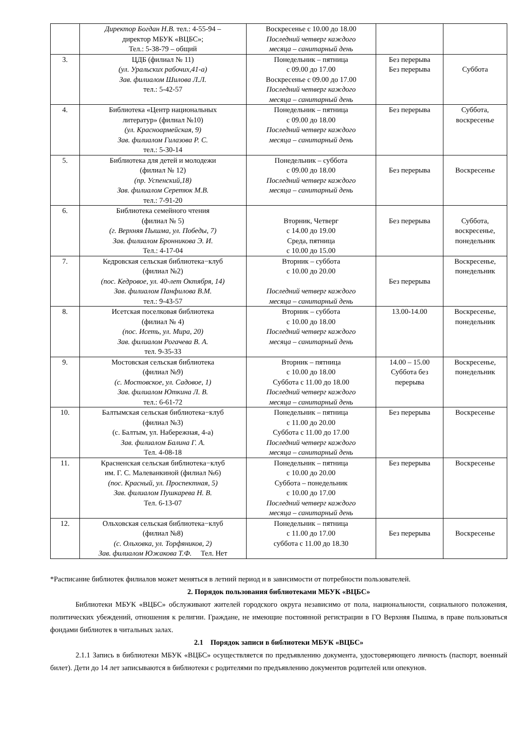| | Директор Богдан Н.В. тел.: 4-55-94 – директор МБУК «ВЦБС»; Тел.: 5-38-79 – общий | Воскресенье с 10.00 до 18.00 Последний четверг каждого месяца – санитарный день | | |
| 3. | ЦДБ (филиал № 11) (ул. Уральских рабочих,41-а) Зав. филиалом Шилова Л.Л. тел.: 5-42-57 | Понедельник – пятница с 09.00 до 17.00 Воскресенье с 09.00 до 17.00 Последний четверг каждого месяца – санитарный день | Без перерыва Без перерыва | Суббота |
| 4. | Библиотека «Центр национальных литератур» (филиал №10) (ул. Красноармейская, 9) Зав. филиалом Гилазова Р. С. тел.: 5-30-14 | Понедельник – пятница с 09.00 до 18.00 Последний четверг каждого месяца – санитарный день | Без перерыва | Суббота, воскресенье |
| 5. | Библиотека для детей и молодежи (филиал № 12) (пр. Успенский,18) Зав. филиалом Серетюк М.В. тел.: 7-91-20 | Понедельник – суббота с 09.00 до 18.00 Последний четверг каждого месяца – санитарный день | Без перерыва | Воскресенье |
| 6. | Библиотека семейного чтения (филиал № 5) (г. Верхняя Пышма, ул. Победы, 7) Зав. филиалом Бронникова Э. И. Тел.: 4-17-04 | Вторник, Четверг с 14.00 до 19.00 Среда, пятница с 10.00 до 15.00 | Без перерыва | Суббота, воскресенье, понедельник |
| 7. | Кедровская сельская библиотека−клуб (филиал №2) (пос. Кедровое, ул. 40-лет Октября, 14) Зав. филиалом Панфилова В.М. тел.: 9-43-57 | Вторник – суббота с 10.00 до 20.00 Последний четверг каждого месяца – санитарный день | Без перерыва | Воскресенье, понедельник |
| 8. | Исетская поселковая библиотека (филиал № 4) (пос. Исеть, ул. Мира, 20) Зав. филиалом Рогачева В. А. тел. 9-35-33 | Вторник – суббота с 10.00 до 18.00 Последний четверг каждого месяца – санитарный день | 13.00-14.00 | Воскресенье, понедельник |
| 9. | Мостовская сельская библиотека (филиал №9) (с. Мостовское, ул. Садовое, 1) Зав. филиалом Юткина Л. В. тел.: 6-61-72 | Вторник – пятница с 10.00 до 18.00 Суббота с 11.00 до 18.00 Последний четверг каждого месяца – санитарный день | 14.00 – 15.00 Суббота без перерыва | Воскресенье, понедельник |
| 10. | Балтымская сельская библиотека−клуб (филиал №3) (с. Балтым, ул. Набережная, 4-а) Зав. филиалом Балина Г. А. Тел. 4-08-18 | Понедельник – пятница с 11.00 до 20.00 Суббота с 11.00 до 17.00 Последний четверг каждого месяца – санитарный день | Без перерыва | Воскресенье |
| 11. | Красненская сельская библиотека−клуб им. Г. С. Малеванкиной (филиал №6) (пос. Красный, ул. Проспектная, 5) Зав. филиалом Пушкарева Н. В. Тел. 6-13-07 | Понедельник – пятница с 10.00 до 20.00 Суббота – понедельник с 10.00 до 17.00 Последний четверг каждого месяца – санитарный день | Без перерыва | Воскресенье |
| 12. | Ольховская сельская библиотека−клуб (филиал №8) (с. Ольховка, ул. Торфяников, 2) Зав. филиалом Южакова Т.Ф. Тел. Нет | Понедельник – пятница с 11.00 до 17.00 суббота с 11.00 до 18.30 | Без перерыва | Воскресенье |
*Расписание библиотек филиалов может меняться в летний период и в зависимости от потребности пользователей.
2. Порядок пользования библиотеками МБУК «ВЦБС»
Библиотеки МБУК «ВЦБС» обслуживают жителей городского округа независимо от пола, национальности, социального положения, политических убеждений, отношения к религии. Граждане, не имеющие постоянной регистрации в ГО Верхняя Пышма, в праве пользоваться фондами библиотек в читальных залах.
2.1 Порядок записи в библиотеки МБУК «ВЦБС»
2.1.1 Запись в библиотеки МБУК «ВЦБС» осуществляется по предъявлению документа, удостоверяющего личность (паспорт, военный билет). Дети до 14 лет записываются в библиотеки с родителями по предъявлению документов родителей или опекунов.